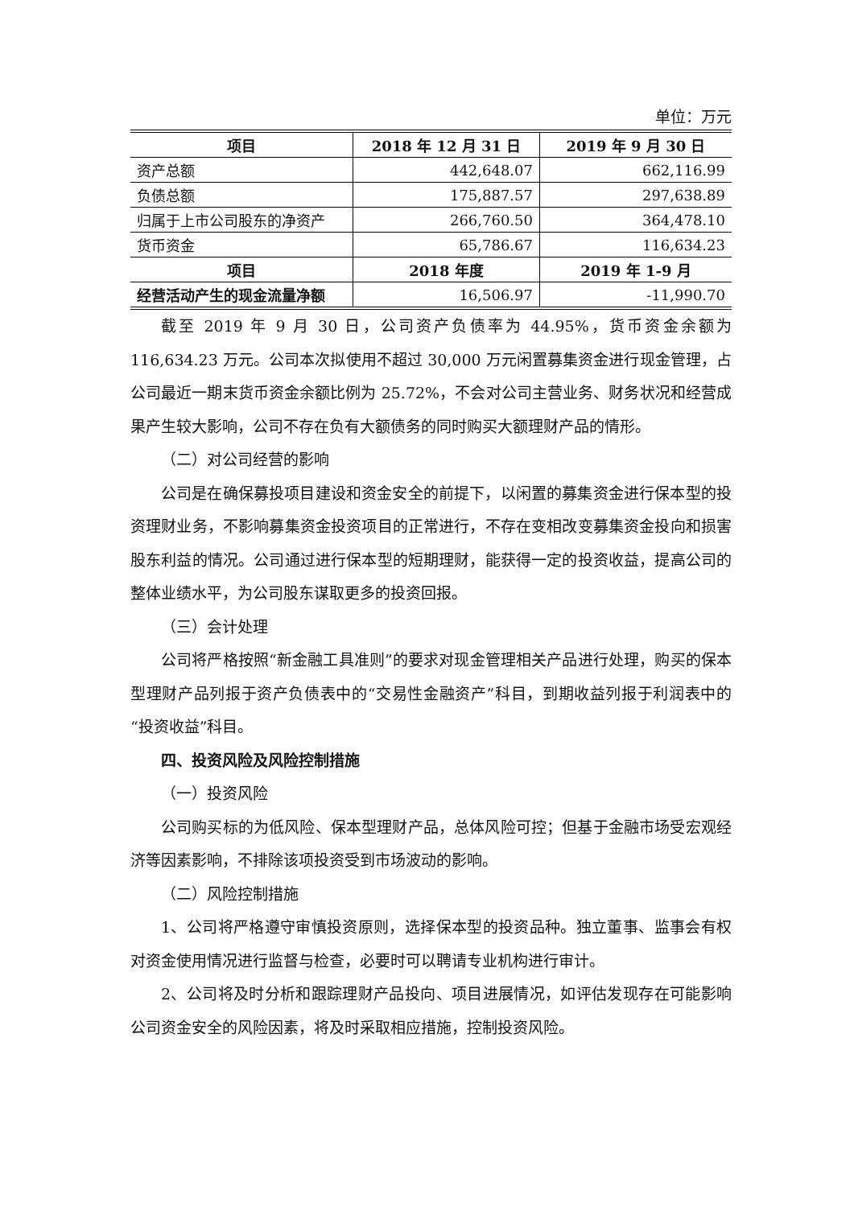单位：万元
| 项目 | 2018 年 12 月 31 日 | 2019 年 9 月 30 日 |
| --- | --- | --- |
| 资产总额 | 442,648.07 | 662,116.99 |
| 负债总额 | 175,887.57 | 297,638.89 |
| 归属于上市公司股东的净资产 | 266,760.50 | 364,478.10 |
| 货币资金 | 65,786.67 | 116,634.23 |
| 项目 | 2018 年度 | 2019 年 1-9 月 |
| 经营活动产生的现金流量净额 | 16,506.97 | -11,990.70 |
截至 2019 年 9 月 30 日，公司资产负债率为 44.95%，货币资金余额为 116,634.23 万元。公司本次拟使用不超过 30,000 万元闲置募集资金进行现金管理，占公司最近一期末货币资金余额比例为 25.72%，不会对公司主营业务、财务状况和经营成果产生较大影响，公司不存在负有大额债务的同时购买大额理财产品的情形。
（二）对公司经营的影响
公司是在确保募投项目建设和资金安全的前提下，以闲置的募集资金进行保本型的投资理财业务，不影响募集资金投资项目的正常进行，不存在变相改变募集资金投向和损害股东利益的情况。公司通过进行保本型的短期理财，能获得一定的投资收益，提高公司的整体业绩水平，为公司股东谋取更多的投资回报。
（三）会计处理
公司将严格按照“新金融工具准则”的要求对现金管理相关产品进行处理，购买的保本型理财产品列报于资产负债表中的“交易性金融资产”科目，到期收益列报于利润表中的“投资收益”科目。
四、投资风险及风险控制措施
（一）投资风险
公司购买标的为低风险、保本型理财产品，总体风险可控；但基于金融市场受宏观经济等因素影响，不排除该项投资受到市场波动的影响。
（二）风险控制措施
1、公司将严格遵守审慎投资原则，选择保本型的投资品种。独立董事、监事会有权对资金使用情况进行监督与检查，必要时可以聘请专业机构进行审计。
2、公司将及时分析和跟踪理财产品投向、项目进展情况，如评估发现存在可能影响公司资金安全的风险因素，将及时采取相应措施，控制投资风险。